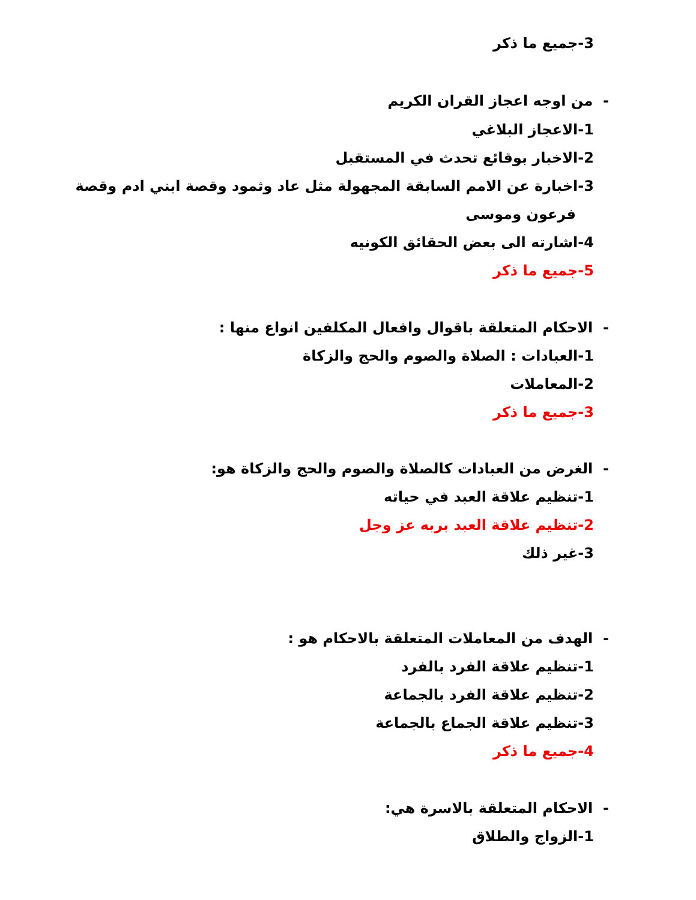3-جميع ما ذكر
- من اوجه اعجاز القران الكريم
1-الاعجاز البلاغي
2-الاخبار بوقائع تحدث في المستقبل
3-اخبارة عن الامم السابقة المجهولة مثل عاد وثمود وقصة ابني ادم وقصة
فرعون وموسى
4-اشارته الى بعض الحقائق الكونيه
5-جميع ما ذكر
- الاحكام المتعلقة باقوال وافعال المكلفين انواع منها :
1-العبادات : الصلاة والصوم والحج والزكاة
2-المعاملات
3-جميع ما ذكر
- الغرض من العبادات كالصلاة والصوم والحج والزكاة هو:
1-تنظيم علاقة العبد في حياته
2-تنظيم علاقة العبد بربه عز وجل
3-غير ذلك
- الهدف من المعاملات المتعلقة بالاحكام هو :
1-تنظيم علاقة الفرد بالفرد
2-تنظيم علاقة الفرد بالجماعة
3-تنظيم علاقة الجماع بالجماعة
4-جميع ما ذكر
- الاحكام المتعلقة بالاسرة هي:
1-الزواج والطلاق